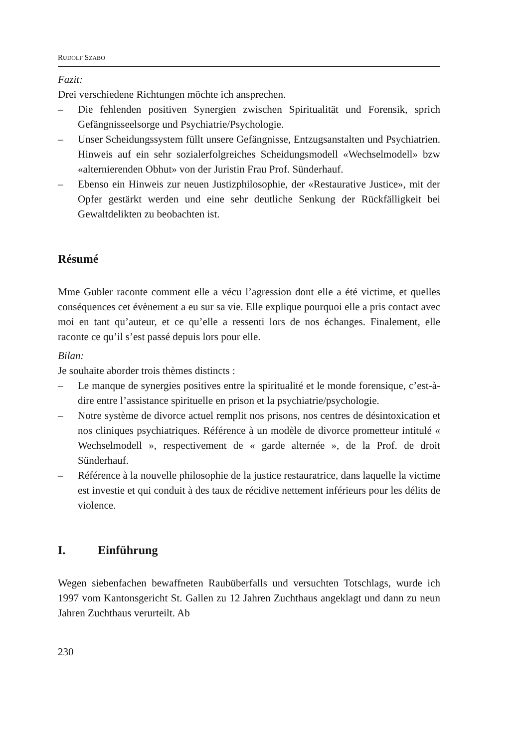RUDOLF SZABO
Fazit:
Drei verschiedene Richtungen möchte ich ansprechen.
– Die fehlenden positiven Synergien zwischen Spiritualität und Forensik, sprich Gefängnisseelsorge und Psychiatrie/Psychologie.
– Unser Scheidungssystem füllt unsere Gefängnisse, Entzugsanstalten und Psychiatrien. Hinweis auf ein sehr sozialerfolgreiches Scheidungsmodell «Wechselmodell» bzw «alternierenden Obhut» von der Juristin Frau Prof. Sünderhauf.
– Ebenso ein Hinweis zur neuen Justizphilosophie, der «Restaurative Justice», mit der Opfer gestärkt werden und eine sehr deutliche Senkung der Rückfälligkeit bei Gewaltdelikten zu beobachten ist.
Résumé
Mme Gubler raconte comment elle a vécu l’agression dont elle a été victime, et quelles conséquences cet évènement a eu sur sa vie. Elle explique pourquoi elle a pris contact avec moi en tant qu’auteur, et ce qu’elle a ressenti lors de nos échanges. Finalement, elle raconte ce qu’il s’est passé depuis lors pour elle.
Bilan:
Je souhaite aborder trois thèmes distincts :
– Le manque de synergies positives entre la spiritualité et le monde forensique, c’est-à-dire entre l’assistance spirituelle en prison et la psychiatrie/psychologie.
– Notre système de divorce actuel remplit nos prisons, nos centres de désintoxication et nos cliniques psychiatriques. Référence à un modèle de divorce prometteur intitulé « Wechselmodell », respectivement de « garde alternée », de la Prof. de droit Sünderhauf.
– Référence à la nouvelle philosophie de la justice restauratrice, dans laquelle la victime est investie et qui conduit à des taux de récidive nettement inférieurs pour les délits de violence.
I. Einführung
Wegen siebenfachen bewaffneten Raubüberfalls und versuchten Totschlags, wurde ich 1997 vom Kantonsgericht St. Gallen zu 12 Jahren Zuchthaus angeklagt und dann zu neun Jahren Zuchthaus verurteilt. Ab
230